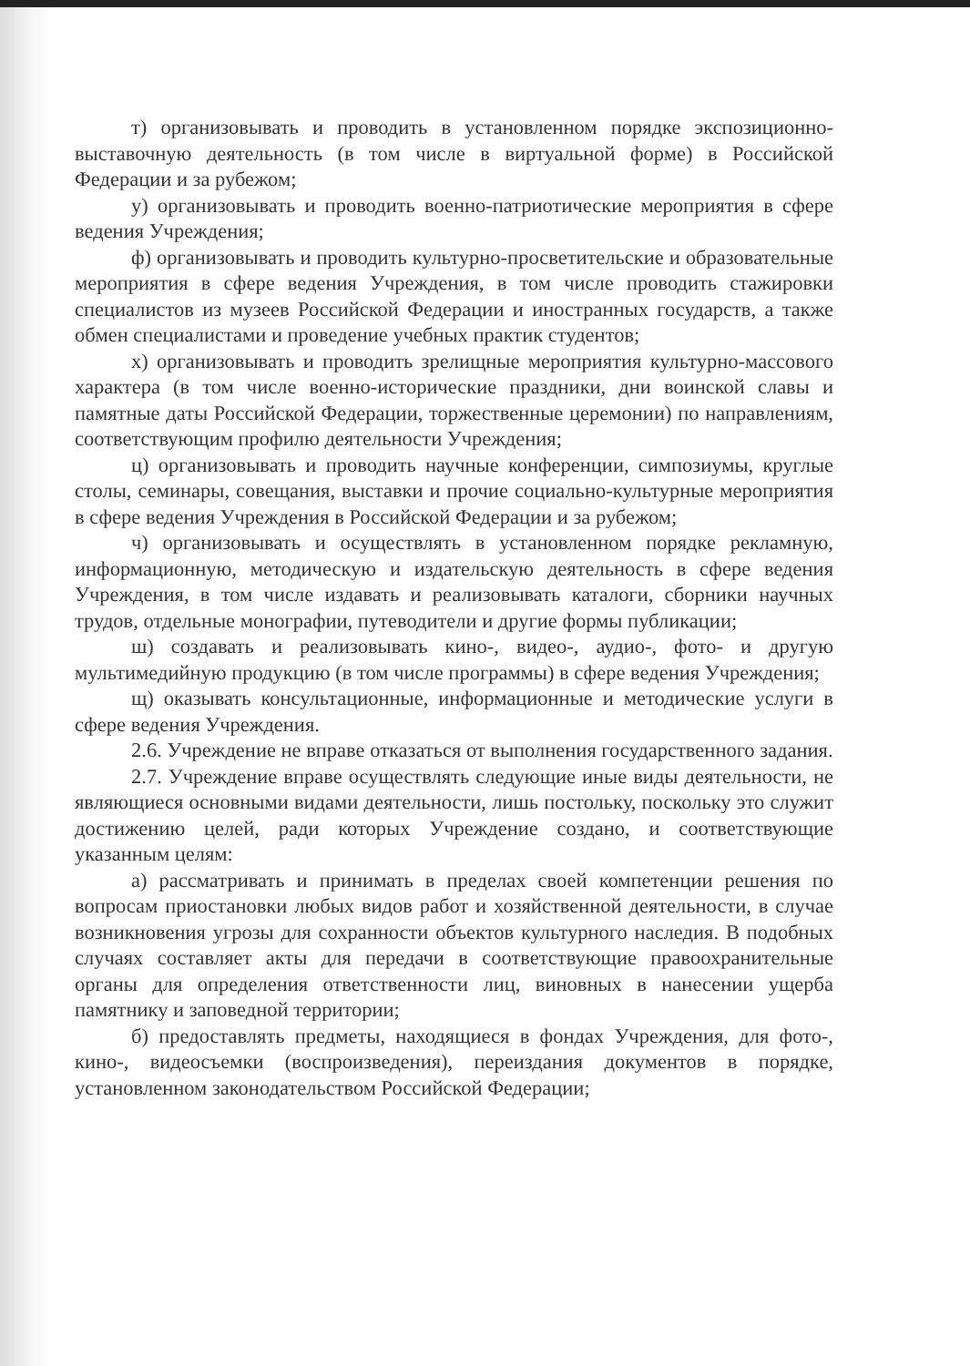т) организовывать и проводить в установленном порядке экспозиционно-выставочную деятельность (в том числе в виртуальной форме) в Российской Федерации и за рубежом;
у) организовывать и проводить военно-патриотические мероприятия в сфере ведения Учреждения;
ф) организовывать и проводить культурно-просветительские и образовательные мероприятия в сфере ведения Учреждения, в том числе проводить стажировки специалистов из музеев Российской Федерации и иностранных государств, а также обмен специалистами и проведение учебных практик студентов;
х) организовывать и проводить зрелищные мероприятия культурно-массового характера (в том числе военно-исторические праздники, дни воинской славы и памятные даты Российской Федерации, торжественные церемонии) по направлениям, соответствующим профилю деятельности Учреждения;
ц) организовывать и проводить научные конференции, симпозиумы, круглые столы, семинары, совещания, выставки и прочие социально-культурные мероприятия в сфере ведения Учреждения в Российской Федерации и за рубежом;
ч) организовывать и осуществлять в установленном порядке рекламную, информационную, методическую и издательскую деятельность в сфере ведения Учреждения, в том числе издавать и реализовывать каталоги, сборники научных трудов, отдельные монографии, путеводители и другие формы публикации;
ш) создавать и реализовывать кино-, видео-, аудио-, фото- и другую мультимедийную продукцию (в том числе программы) в сфере ведения Учреждения;
щ) оказывать консультационные, информационные и методические услуги в сфере ведения Учреждения.
2.6. Учреждение не вправе отказаться от выполнения государственного задания.
2.7. Учреждение вправе осуществлять следующие иные виды деятельности, не являющиеся основными видами деятельности, лишь постольку, поскольку это служит достижению целей, ради которых Учреждение создано, и соответствующие указанным целям:
а) рассматривать и принимать в пределах своей компетенции решения по вопросам приостановки любых видов работ и хозяйственной деятельности, в случае возникновения угрозы для сохранности объектов культурного наследия. В подобных случаях составляет акты для передачи в соответствующие правоохранительные органы для определения ответственности лиц, виновных в нанесении ущерба памятнику и заповедной территории;
б) предоставлять предметы, находящиеся в фондах Учреждения, для фото-, кино-, видеосъемки (воспроизведения), переиздания документов в порядке, установленном законодательством Российской Федерации;